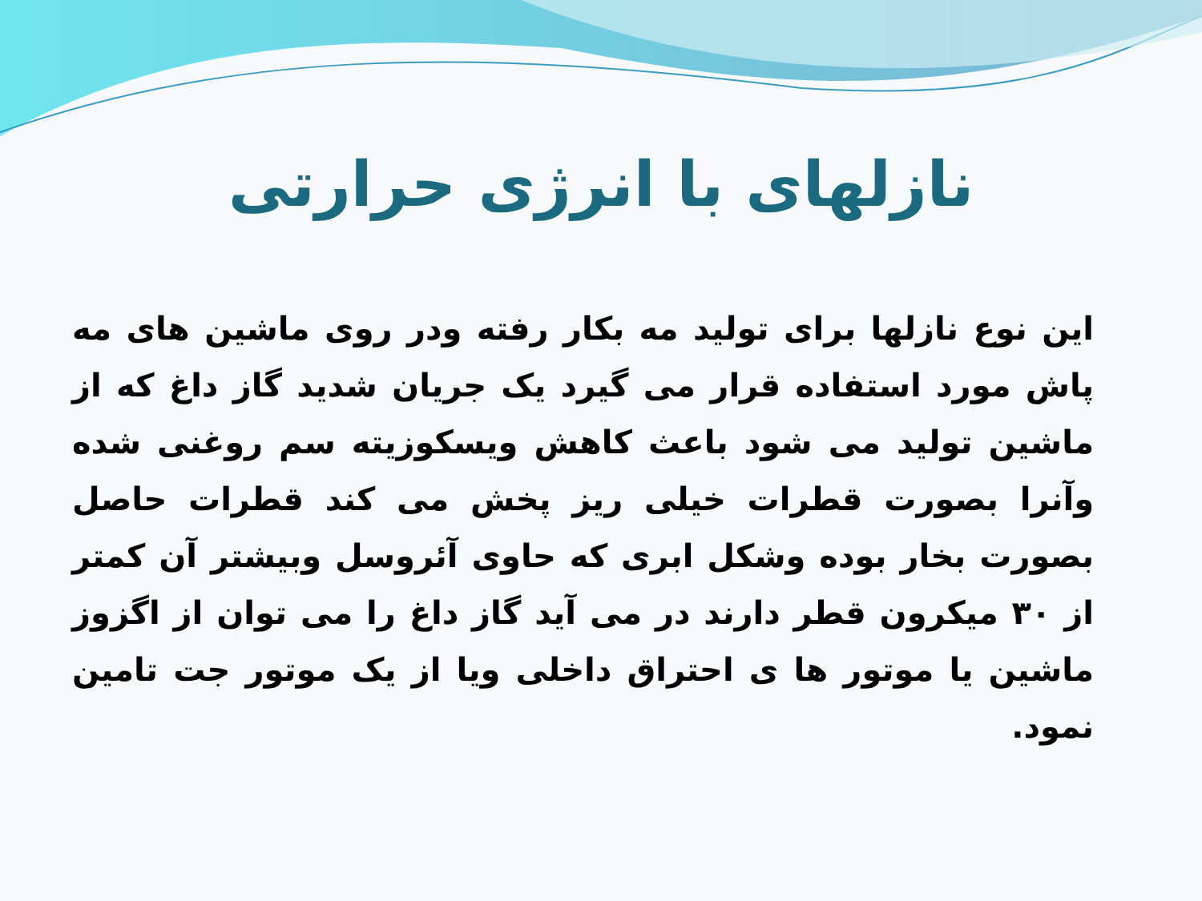نازلهای با انرژی حرارتی
این نوع نازلها برای تولید مه بکار رفته ودر روی ماشین های مه پاش مورد استفاده قرار می گیرد یک جریان شدید گاز داغ که از ماشین تولید می شود باعث کاهش ویسکوزیته سم روغنی شده وآنرا بصورت قطرات خیلی ریز پخش می کند قطرات حاصل بصورت بخار بوده وشکل ابری که حاوی آئروسل وبیشتر آن کمتر از ۳۰ میکرون قطر دارند در می آید گاز داغ را می توان از اگزوز ماشین یا موتور ها ی احتراق داخلی ویا از یک موتور جت تامین نمود.